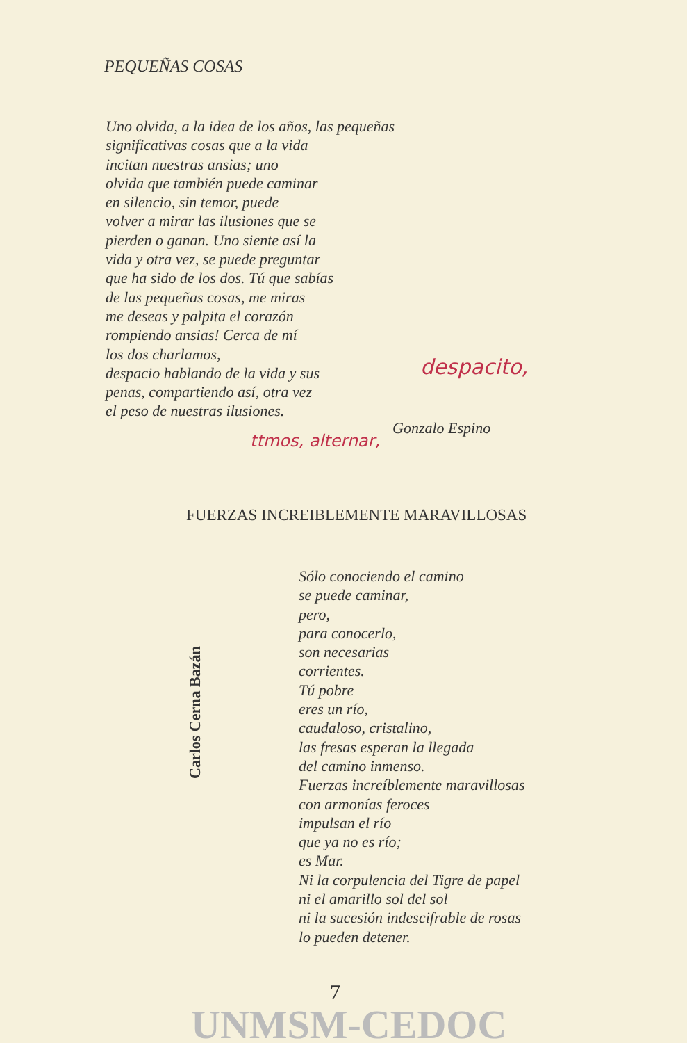PEQUEÑAS COSAS
Uno olvida, a la idea de los años, las pequeñas
significativas cosas que a la vida
incitan nuestras ansias; uno
olvida que también puede caminar
en silencio, sin temor, puede
volver a mirar las ilusiones que se
pierden o ganan. Uno siente así la
vida y otra vez, se puede preguntar
que ha sido de los dos. Tú que sabías
de las pequeñas cosas, me miras
me deseas y palpita el corazón
rompiendo ansias! Cerca de mí
los dos charlamos,
despacio hablando de la vida y sus
penas, compartiendo así, otra vez
el peso de nuestras ilusiones.
despacito,
Gonzalo Espino
ttmos, alternar,
FUERZAS INCREIBLEMENTE MARAVILLOSAS
Carlos Cerna Bazán
Sólo conociendo el camino
se puede caminar,
pero,
para conocerlo,
son necesarias
corrientes.
Tú pobre
eres un río,
caudaloso, cristalino,
las fresas esperan la llegada
del camino inmenso.
Fuerzas increíblemente maravillosas
con armonías feroces
impulsan el río
que ya no es río;
es Mar.
Ni la corpulencia del Tigre de papel
ni el amarillo sol del sol
ni la sucesión indescifrable de rosas
lo pueden detener.
7
UNMSM-CEDOC